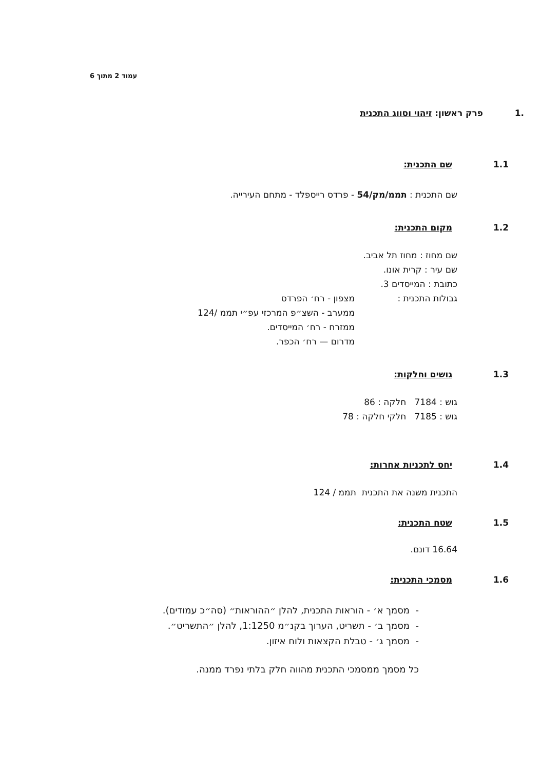עמוד 2 מתוך 6
1. פרק ראשון: זיהוי וסווג התכנית
1.1 שם התכנית:
שם התכנית : תממ/מק/54 - פרדס רייספלד - מתחם העירייה.
1.2 מקום התכנית:
שם מחוז : מחוז תל אביב.
שם עיר : קרית אונו.
כתובת : המייסדים 3.
גבולות התכנית : מצפון - רח׳ הפרדס
ממערב - השצ״פ המרכזי עפ״י תממ /124
ממזרח - רח׳ המייסדים.
מדרום — רח׳ הכפר.
1.3 גושים וחלקות:
גוש : 7184 חלקה : 86
גוש : 7185 חלקי חלקה : 78
1.4 יחס לתכניות אחרות:
התכנית משנה את התכנית תממ / 124
1.5 שטח התכנית:
16.64 דונם.
1.6 מסמכי התכנית:
- מסמך א׳ - הוראות התכנית, להלן ״ההוראות״ (סה״כ עמודים).
- מסמך ב׳ - תשריט, הערוך בקנ״מ 1:1250, להלן ״התשריט״.
- מסמך ג׳ - טבלת הקצאות ולוח איזון.
כל מסמך ממסמכי התכנית מהווה חלק בלתי נפרד ממנה.